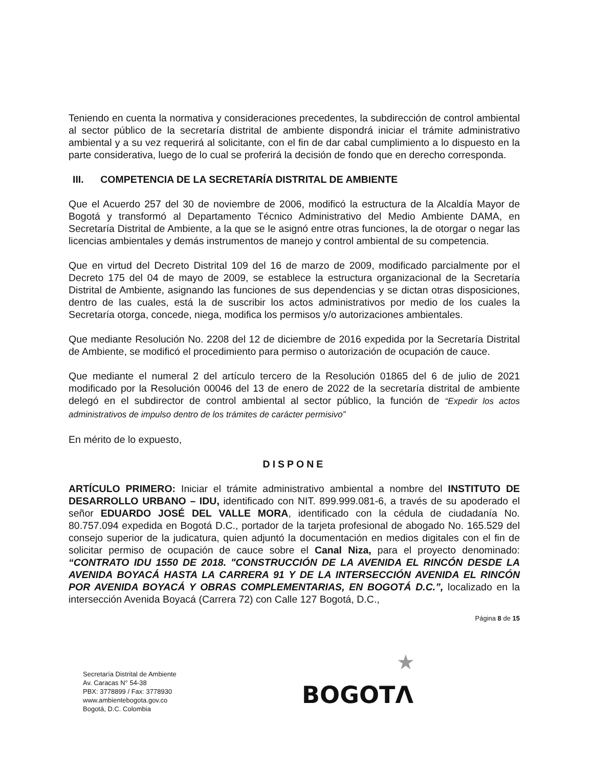Teniendo en cuenta la normativa y consideraciones precedentes, la subdirección de control ambiental al sector público de la secretaría distrital de ambiente dispondrá iniciar el trámite administrativo ambiental y a su vez requerirá al solicitante, con el fin de dar cabal cumplimiento a lo dispuesto en la parte considerativa, luego de lo cual se proferirá la decisión de fondo que en derecho corresponda.
III. COMPETENCIA DE LA SECRETARÍA DISTRITAL DE AMBIENTE
Que el Acuerdo 257 del 30 de noviembre de 2006, modificó la estructura de la Alcaldía Mayor de Bogotá y transformó al Departamento Técnico Administrativo del Medio Ambiente DAMA, en Secretaría Distrital de Ambiente, a la que se le asignó entre otras funciones, la de otorgar o negar las licencias ambientales y demás instrumentos de manejo y control ambiental de su competencia.
Que en virtud del Decreto Distrital 109 del 16 de marzo de 2009, modificado parcialmente por el Decreto 175 del 04 de mayo de 2009, se establece la estructura organizacional de la Secretaría Distrital de Ambiente, asignando las funciones de sus dependencias y se dictan otras disposiciones, dentro de las cuales, está la de suscribir los actos administrativos por medio de los cuales la Secretaría otorga, concede, niega, modifica los permisos y/o autorizaciones ambientales.
Que mediante Resolución No. 2208 del 12 de diciembre de 2016 expedida por la Secretaría Distrital de Ambiente, se modificó el procedimiento para permiso o autorización de ocupación de cauce.
Que mediante el numeral 2 del artículo tercero de la Resolución 01865 del 6 de julio de 2021 modificado por la Resolución 00046 del 13 de enero de 2022 de la secretaría distrital de ambiente delegó en el subdirector de control ambiental al sector público, la función de “Expedir los actos administrativos de impulso dentro de los trámites de carácter permisivo”
En mérito de lo expuesto,
DISPONE
ARTÍCULO PRIMERO: Iniciar el trámite administrativo ambiental a nombre del INSTITUTO DE DESARROLLO URBANO – IDU, identificado con NIT. 899.999.081-6, a través de su apoderado el señor EDUARDO JOSÉ DEL VALLE MORA, identificado con la cédula de ciudadanía No. 80.757.094 expedida en Bogotá D.C., portador de la tarjeta profesional de abogado No. 165.529 del consejo superior de la judicatura, quien adjuntó la documentación en medios digitales con el fin de solicitar permiso de ocupación de cauce sobre el Canal Niza, para el proyecto denominado: “CONTRATO IDU 1550 DE 2018. "CONSTRUCCIÓN DE LA AVENIDA EL RINCÓN DESDE LA AVENIDA BOYACÁ HASTA LA CARRERA 91 Y DE LA INTERSECCIÓN AVENIDA EL RINCÓN POR AVENIDA BOYACÁ Y OBRAS COMPLEMENTARIAS, EN BOGOTÁ D.C.”, localizado en la intersección Avenida Boyacá (Carrera 72) con Calle 127 Bogotá, D.C.,
Página 8 de 15
Secretaría Distrital de Ambiente
Av. Caracas N° 54-38
PBX: 3778899 / Fax: 3778930
www.ambientebogota.gov.co
Bogotá, D.C. Colombia
★
BOGOTΛ